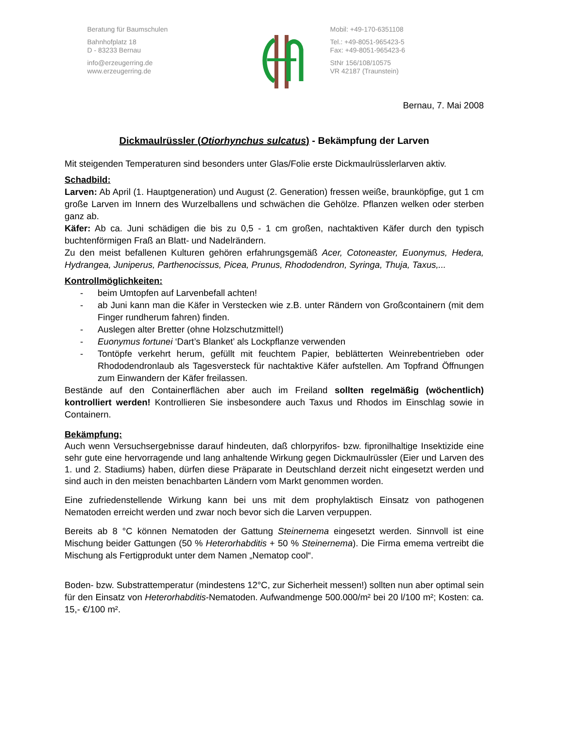Beratung für Baumschulen
Bahnhofplatz 18
D - 83233 Bernau
info@erzeugerring.de
www.erzeugerring.de
Mobil: +49-170-6351108
Tel.: +49-8051-965423-5
Fax: +49-8051-965423-6
StNr 156/108/10575
VR 42187 (Traunstein)
Bernau, 7. Mai 2008
Dickmaulrüssler (Otiorhynchus sulcatus) - Bekämpfung der Larven
Mit steigenden Temperaturen sind besonders unter Glas/Folie erste Dickmaulrüsslerlarven aktiv.
Schadbild:
Larven: Ab April (1. Hauptgeneration) und August (2. Generation) fressen weiße, braunköpfige, gut 1 cm große Larven im Innern des Wurzelballens und schwächen die Gehölze. Pflanzen welken oder sterben ganz ab.
Käfer: Ab ca. Juni schädigen die bis zu 0,5 - 1 cm großen, nachtaktiven Käfer durch den typisch buchtenförmigen Fraß an Blatt- und Nadelrändern.
Zu den meist befallenen Kulturen gehören erfahrungsgemäß Acer, Cotoneaster, Euonymus, Hedera, Hydrangea, Juniperus, Parthenocissus, Picea, Prunus, Rhododendron, Syringa, Thuja, Taxus,...
Kontrollmöglichkeiten:
- beim Umtopfen auf Larvenbefall achten!
- ab Juni kann man die Käfer in Verstecken wie z.B. unter Rändern von Großcontainern (mit dem Finger rundherum fahren) finden.
- Auslegen alter Bretter (ohne Holzschutzmittel!)
- Euonymus fortunei ‘Dart’s Blanket’ als Lockpflanze verwenden
- Tontöpfe verkehrt herum, gefüllt mit feuchtem Papier, beblätterten Weinrebentrieben oder Rhododendronlaub als Tagesversteck für nachtaktive Käfer aufstellen. Am Topfrand Öffnungen zum Einwandern der Käfer freilassen.
Bestände auf den Containerflächen aber auch im Freiland sollten regelmäßig (wöchentlich) kontrolliert werden! Kontrollieren Sie insbesondere auch Taxus und Rhodos im Einschlag sowie in Containern.
Bekämpfung:
Auch wenn Versuchsergebnisse darauf hindeuten, daß chlorpyrifos- bzw. fipronilhaltige Insektizide eine sehr gute eine hervorragende und lang anhaltende Wirkung gegen Dickmaulrüssler (Eier und Larven des 1. und 2. Stadiums) haben, dürfen diese Präparate in Deutschland derzeit nicht eingesetzt werden und sind auch in den meisten benachbarten Ländern vom Markt genommen worden.
Eine zufriedenstellende Wirkung kann bei uns mit dem prophylaktisch Einsatz von pathogenen Nematoden erreicht werden und zwar noch bevor sich die Larven verpuppen.
Bereits ab 8 °C können Nematoden der Gattung Steinernema eingesetzt werden. Sinnvoll ist eine Mischung beider Gattungen (50 % Heterorhabditis + 50 % Steinernema). Die Firma emema vertreibt die Mischung als Fertigprodukt unter dem Namen „Nematop cool“.
Boden- bzw. Substrattemperatur (mindestens 12°C, zur Sicherheit messen!) sollten nun aber optimal sein für den Einsatz von Heterorhabditis-Nematoden. Aufwandmenge 500.000/m² bei 20 l/100 m²; Kosten: ca. 15,- €/100 m².